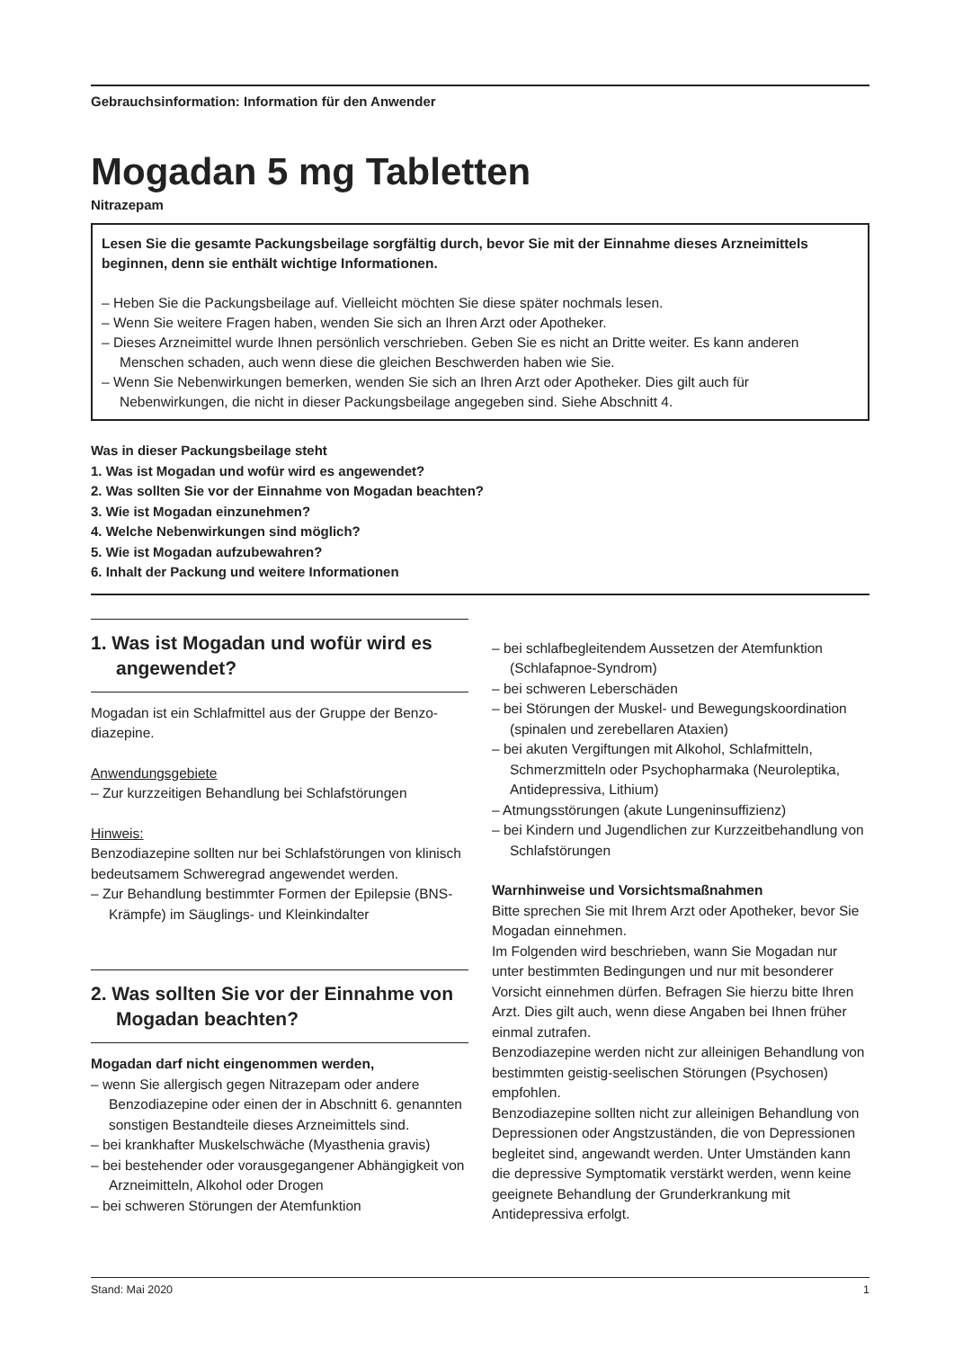Gebrauchsinformation: Information für den Anwender
Mogadan 5 mg Tabletten
Nitrazepam
Lesen Sie die gesamte Packungsbeilage sorgfältig durch, bevor Sie mit der Einnahme dieses Arzneimittels beginnen, denn sie enthält wichtige Informationen.
– Heben Sie die Packungsbeilage auf. Vielleicht möchten Sie diese später nochmals lesen.
– Wenn Sie weitere Fragen haben, wenden Sie sich an Ihren Arzt oder Apotheker.
– Dieses Arzneimittel wurde Ihnen persönlich verschrieben. Geben Sie es nicht an Dritte weiter. Es kann anderen Menschen schaden, auch wenn diese die gleichen Beschwerden haben wie Sie.
– Wenn Sie Nebenwirkungen bemerken, wenden Sie sich an Ihren Arzt oder Apotheker. Dies gilt auch für Nebenwirkungen, die nicht in dieser Packungsbeilage angegeben sind. Siehe Abschnitt 4.
Was in dieser Packungsbeilage steht
1. Was ist Mogadan und wofür wird es angewendet?
2. Was sollten Sie vor der Einnahme von Mogadan beachten?
3. Wie ist Mogadan einzunehmen?
4. Welche Nebenwirkungen sind möglich?
5. Wie ist Mogadan aufzubewahren?
6. Inhalt der Packung und weitere Informationen
1. Was ist Mogadan und wofür wird es angewendet?
Mogadan ist ein Schlafmittel aus der Gruppe der Benzo­diazepine.
Anwendungsgebiete
– Zur kurzzeitigen Behandlung bei Schlafstörungen
Hinweis:
Benzodiazepine sollten nur bei Schlafstörungen von klinisch bedeutsamem Schweregrad angewendet werden.
– Zur Behandlung bestimmter Formen der Epilepsie (BNS-Krämpfe) im Säuglings- und Kleinkindalter
2. Was sollten Sie vor der Einnahme von Mogadan beachten?
Mogadan darf nicht eingenommen werden,
– wenn Sie allergisch gegen Nitrazepam oder andere Benzodiazepine oder einen der in Abschnitt 6. genannten sonstigen Bestandteile dieses Arzneimit­tels sind.
– bei krankhafter Muskelschwäche (Myasthenia gravis)
– bei bestehender oder vorausgegangener Abhängigkeit von Arzneimitteln, Alkohol oder Drogen
– bei schweren Störungen der Atemfunktion
– bei schlafbegleitendem Aussetzen der Atemfunktion (Schlafapnoe-Syndrom)
– bei schweren Leberschäden
– bei Störungen der Muskel- und Bewegungskoordina­tion (spinalen und zerebellaren Ataxien)
– bei akuten Vergiftungen mit Alkohol, Schlafmitteln, Schmerzmitteln oder Psychopharmaka (Neuroleptika, Antidepressiva, Lithium)
– Atmungsstörungen (akute Lungeninsuffizienz)
– bei Kindern und Jugendlichen zur Kurzzeitbehandlung von Schlafstörungen
Warnhinweise und Vorsichtsmaßnahmen
Bitte sprechen Sie mit Ihrem Arzt oder Apotheker, bevor Sie Mogadan einnehmen.
Im Folgenden wird beschrieben, wann Sie Mogadan nur unter bestimmten Bedingungen und nur mit besonderer Vorsicht einnehmen dürfen. Befragen Sie hierzu bitte Ihren Arzt. Dies gilt auch, wenn diese Angaben bei Ihnen früher einmal zutrafen.
Benzodiazepine werden nicht zur alleinigen Behandlung von bestimmten geistig-seelischen Störungen (Psycho­sen) empfohlen.
Benzodiazepine sollten nicht zur alleinigen Behandlung von Depressionen oder Angstzuständen, die von Depressionen begleitet sind, angewandt werden. Unter Umständen kann die depressive Symptomatik verstärkt werden, wenn keine geeignete Behandlung der Grund­erkrankung mit Antidepressiva erfolgt.
Stand: Mai 2020 1